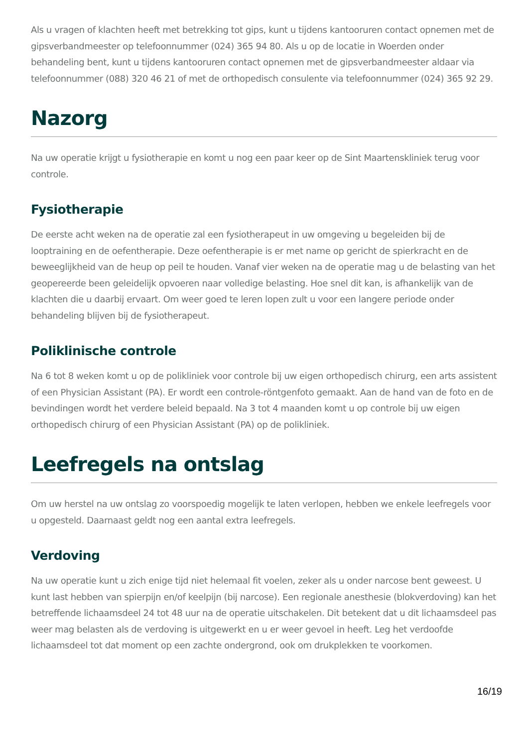Als u vragen of klachten heeft met betrekking tot gips, kunt u tijdens kantooruren contact opnemen met de gipsverbandmeester op telefoonnummer (024) 365 94 80. Als u op de locatie in Woerden onder behandeling bent, kunt u tijdens kantooruren contact opnemen met de gipsverbandmeester aldaar via telefoonnummer (088) 320 46 21 of met de orthopedisch consulente via telefoonnummer (024) 365 92 29.
Nazorg
Na uw operatie krijgt u fysiotherapie en komt u nog een paar keer op de Sint Maartenskliniek terug voor controle.
Fysiotherapie
De eerste acht weken na de operatie zal een fysiotherapeut in uw omgeving u begeleiden bij de looptraining en de oefentherapie. Deze oefentherapie is er met name op gericht de spierkracht en de beweeglijkheid van de heup op peil te houden. Vanaf vier weken na de operatie mag u de belasting van het geopereerde been geleidelijk opvoeren naar volledige belasting. Hoe snel dit kan, is afhankelijk van de klachten die u daarbij ervaart. Om weer goed te leren lopen zult u voor een langere periode onder behandeling blijven bij de fysiotherapeut.
Poliklinische controle
Na 6 tot 8 weken komt u op de polikliniek voor controle bij uw eigen orthopedisch chirurg, een arts assistent of een Physician Assistant (PA). Er wordt een controle-röntgenfoto gemaakt. Aan de hand van de foto en de bevindingen wordt het verdere beleid bepaald. Na 3 tot 4 maanden komt u op controle bij uw eigen orthopedisch chirurg of een Physician Assistant (PA) op de polikliniek.
Leefregels na ontslag
Om uw herstel na uw ontslag zo voorspoedig mogelijk te laten verlopen, hebben we enkele leefregels voor u opgesteld. Daarnaast geldt nog een aantal extra leefregels.
Verdoving
Na uw operatie kunt u zich enige tijd niet helemaal fit voelen, zeker als u onder narcose bent geweest. U kunt last hebben van spierpijn en/of keelpijn (bij narcose). Een regionale anesthesie (blokverdoving) kan het betreffende lichaamsdeel 24 tot 48 uur na de operatie uitschakelen. Dit betekent dat u dit lichaamsdeel pas weer mag belasten als de verdoving is uitgewerkt en u er weer gevoel in heeft. Leg het verdoofde lichaamsdeel tot dat moment op een zachte ondergrond, ook om drukplekken te voorkomen.
16/19